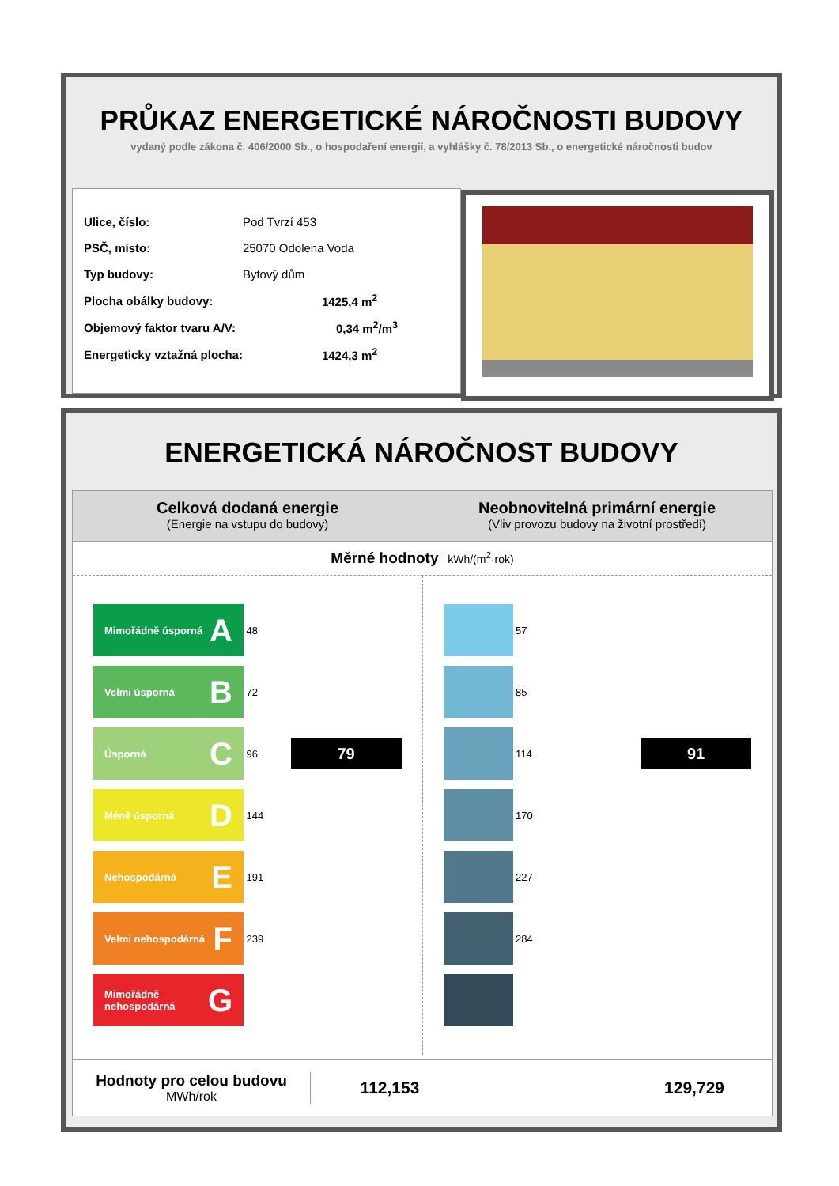PRŮKAZ ENERGETICKÉ NÁROČNOSTI BUDOVY
vydaný podle zákona č. 406/2000 Sb., o hospodaření energií, a vyhlášky č. 78/2013 Sb., o energetické náročnosti budov
| Ulice, číslo: | Pod Tvrzí 453 |
| PSČ, místo: | 25070 Odolena Voda |
| Typ budovy: | Bytový dům |
| Plocha obálky budovy: | 1425,4 m<sup>2</sup> |
| Objemový faktor tvaru A/V: | 0,34 m<sup>2</sup>/m<sup>3</sup> |
| Energeticky vztažná plocha: | 1424,3 m<sup>2</sup> |
ENERGETICKÁ NÁROČNOST BUDOVY
Celková dodaná energie
(Energie na vstupu do budovy)
Neobnovitelná primární energie
(Vliv provozu budovy na životní prostředí)
Měrné hodnoty kWh/(m<sup>2</sup>·rok)
Mimořádně úsporná A
48
Velmi úsporná B
72
Úsporná C
96
79
Méně úsporná D
144
Nehospodárná E
191
Velmi nehospodárná F
239
Mimořádně nehospodárná G
57
85
114
91
170
227
284
Hodnoty pro celou budovu
MWh/rok
112,153 129,729